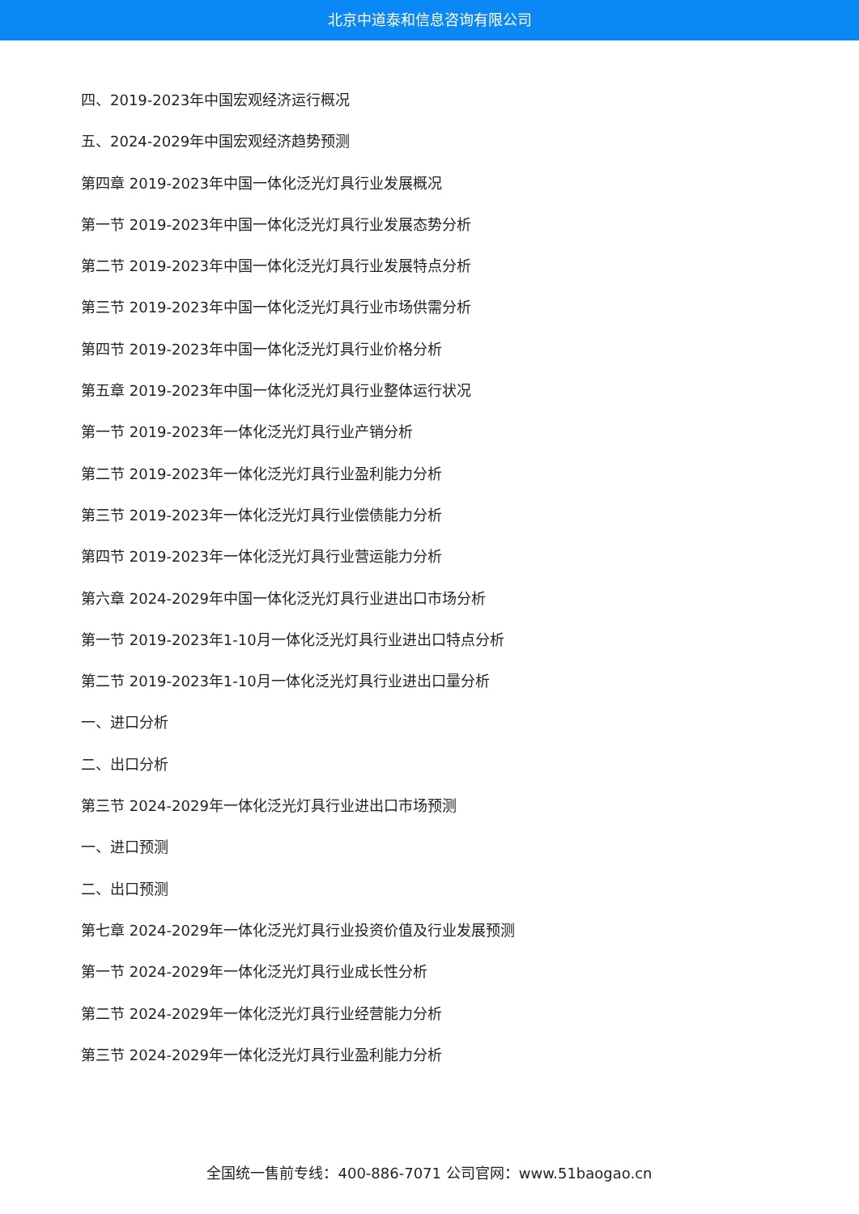北京中道泰和信息咨询有限公司
四、2019-2023年中国宏观经济运行概况
五、2024-2029年中国宏观经济趋势预测
第四章 2019-2023年中国一体化泛光灯具行业发展概况
第一节 2019-2023年中国一体化泛光灯具行业发展态势分析
第二节 2019-2023年中国一体化泛光灯具行业发展特点分析
第三节 2019-2023年中国一体化泛光灯具行业市场供需分析
第四节 2019-2023年中国一体化泛光灯具行业价格分析
第五章 2019-2023年中国一体化泛光灯具行业整体运行状况
第一节 2019-2023年一体化泛光灯具行业产销分析
第二节 2019-2023年一体化泛光灯具行业盈利能力分析
第三节 2019-2023年一体化泛光灯具行业偿债能力分析
第四节 2019-2023年一体化泛光灯具行业营运能力分析
第六章 2024-2029年中国一体化泛光灯具行业进出口市场分析
第一节 2019-2023年1-10月一体化泛光灯具行业进出口特点分析
第二节 2019-2023年1-10月一体化泛光灯具行业进出口量分析
一、进口分析
二、出口分析
第三节 2024-2029年一体化泛光灯具行业进出口市场预测
一、进口预测
二、出口预测
第七章 2024-2029年一体化泛光灯具行业投资价值及行业发展预测
第一节 2024-2029年一体化泛光灯具行业成长性分析
第二节 2024-2029年一体化泛光灯具行业经营能力分析
第三节 2024-2029年一体化泛光灯具行业盈利能力分析
全国统一售前专线：400-886-7071 公司官网：www.51baogao.cn